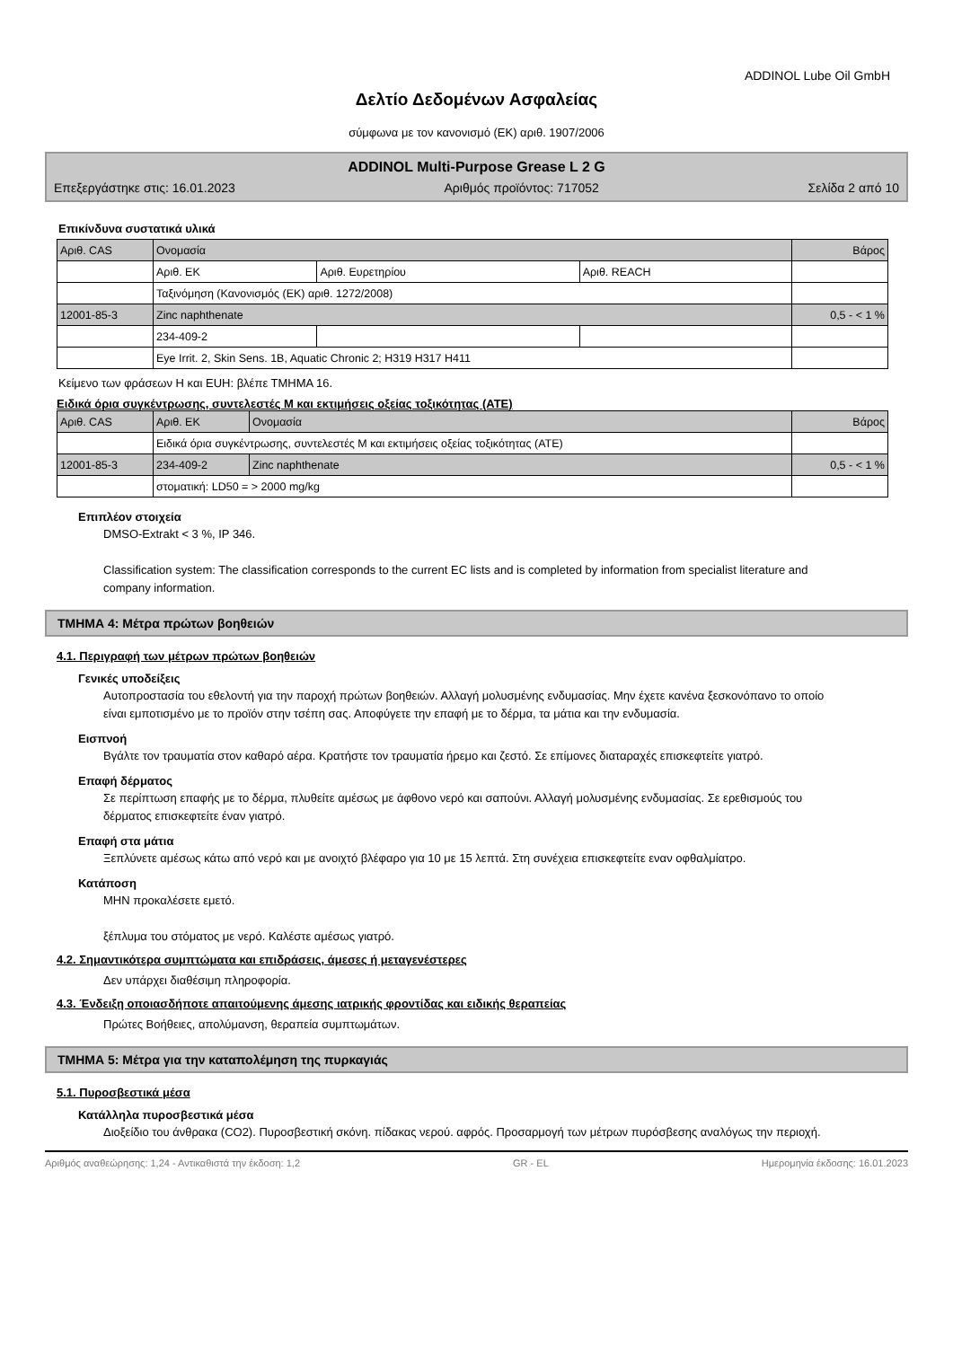ADDINOL Lube Oil GmbH
Δελτίο Δεδομένων Ασφαλείας
σύμφωνα με τον κανονισμό (ΕΚ) αριθ. 1907/2006
ADDINOL Multi-Purpose Grease L 2 G
Επεξεργάστηκε στις: 16.01.2023 Αριθμός προϊόντος: 717052 Σελίδα 2 από 10
Επικίνδυνα συστατικά υλικά
| Αριθ. CAS | Ονομασία | | | Βάρος |
| | Αριθ. ΕΚ | Αριθ. Ευρετηρίου | Αριθ. REACH | |
| | Ταξινόμηση (Κανονισμός (ΕΚ) αριθ. 1272/2008) | | | |
| 12001-85-3 | Zinc naphthenate | | | 0,5 - < 1 % |
| | 234-409-2 | | | |
| | Eye Irrit. 2, Skin Sens. 1B, Aquatic Chronic 2; H319 H317 H411 | | | |
Κείμενο των φράσεων Η και EUH: βλέπε ΤΜΗΜΑ 16.
Ειδικά όρια συγκέντρωσης, συντελεστές Μ και εκτιμήσεις οξείας τοξικότητας (ATE)
| Αριθ. CAS | Αριθ. ΕΚ | Ονομασία | Βάρος |
| | Ειδικά όρια συγκέντρωσης, συντελεστές Μ και εκτιμήσεις οξείας τοξικότητας (ATE) | | |
| 12001-85-3 | 234-409-2 | Zinc naphthenate | 0,5 - < 1 % |
| | στοματική: LD50 = > 2000 mg/kg | | |
Επιπλέον στοιχεία
DMSO-Extrakt < 3 %, IP 346.
Classification system: The classification corresponds to the current EC lists and is completed by information from specialist literature and company information.
ΤΜΗΜΑ 4: Μέτρα πρώτων βοηθειών
4.1. Περιγραφή των μέτρων πρώτων βοηθειών
Γενικές υποδείξεις
Αυτοπροστασία του εθελοντή για την παροχή πρώτων βοηθειών. Αλλαγή μολυσμένης ενδυμασίας. Μην έχετε κανένα ξεσκονόπανο το οποίο είναι εμποτισμένο με το προϊόν στην τσέπη σας. Αποφύγετε την επαφή με το δέρμα, τα μάτια και την ενδυμασία.
Εισπνοή
Βγάλτε τον τραυματία στον καθαρό αέρα. Κρατήστε τον τραυματία ήρεμο και ζεστό. Σε επίμονες διαταραχές επισκεφτείτε γιατρό.
Επαφή δέρματος
Σε περίπτωση επαφής με το δέρμα, πλυθείτε αμέσως με άφθονο νερό και σαπούνι. Αλλαγή μολυσμένης ενδυμασίας. Σε ερεθισμούς του δέρματος επισκεφτείτε έναν γιατρό.
Επαφή στα μάτια
Ξεπλύνετε αμέσως κάτω από νερό και με ανοιχτό βλέφαρο για 10 με 15 λεπτά. Στη συνέχεια επισκεφτείτε εναν οφθαλμίατρο.
Κατάποση
ΜΗΝ προκαλέσετε εμετό.
ξέπλυμα του στόματος με νερό. Καλέστε αμέσως γιατρό.
4.2. Σημαντικότερα συμπτώματα και επιδράσεις, άμεσες ή μεταγενέστερες
Δεν υπάρχει διαθέσιμη πληροφορία.
4.3. Ένδειξη οποιασδήποτε απαιτούμενης άμεσης ιατρικής φροντίδας και ειδικής θεραπείας
Πρώτες Βοήθειες, απολύμανση, θεραπεία συμπτωμάτων.
ΤΜΗΜΑ 5: Μέτρα για την καταπολέμηση της πυρκαγιάς
5.1. Πυροσβεστικά μέσα
Κατάλληλα πυροσβεστικά μέσα
Διοξείδιο του άνθρακα (CO2). Πυροσβεστική σκόνη. πίδακας νερού. αφρός. Προσαρμογή των μέτρων πυρόσβεσης αναλόγως την περιοχή.
Αριθμός αναθεώρησης: 1,24 - Αντικαθιστά την έκδοση: 1,2 GR - EL Ημερομηνία έκδοσης: 16.01.2023